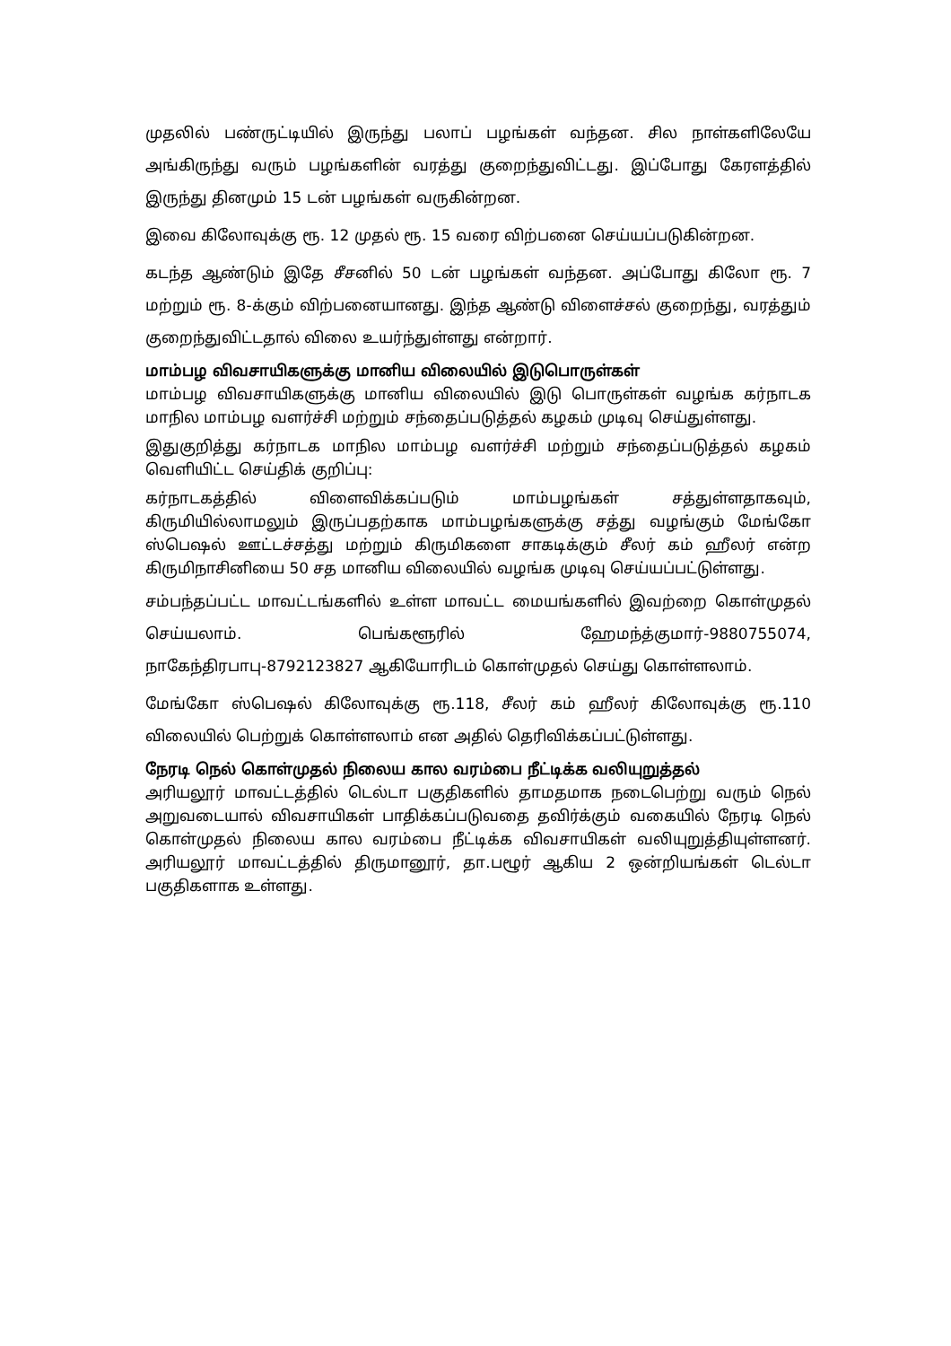முதலில் பண்ருட்டியில் இருந்து பலாப் பழங்கள் வந்தன. சில நாள்களிலேயே அங்கிருந்து வரும் பழங்களின் வரத்து குறைந்துவிட்டது. இப்போது கேரளத்தில் இருந்து தினமும் 15 டன் பழங்கள் வருகின்றன.
இவை கிலோவுக்கு ரூ. 12 முதல் ரூ. 15 வரை விற்பனை செய்யப்படுகின்றன.
கடந்த ஆண்டும் இதே சீசனில் 50 டன் பழங்கள் வந்தன. அப்போது கிலோ ரூ. 7 மற்றும் ரூ. 8-க்கும் விற்பனையானது. இந்த ஆண்டு விளைச்சல் குறைந்து, வரத்தும் குறைந்துவிட்டதால் விலை உயர்ந்துள்ளது என்றார்.
மாம்பழ விவசாயிகளுக்கு மானிய விலையில் இடுபொருள்கள்
மாம்பழ விவசாயிகளுக்கு மானிய விலையில் இடு பொருள்கள் வழங்க கர்நாடக மாநில மாம்பழ வளர்ச்சி மற்றும் சந்தைப்படுத்தல் கழகம் முடிவு செய்துள்ளது.
இதுகுறித்து கர்நாடக மாநில மாம்பழ வளர்ச்சி மற்றும் சந்தைப்படுத்தல் கழகம் வெளியிட்ட செய்திக் குறிப்பு:
கர்நாடகத்தில் விளைவிக்கப்படும் மாம்பழங்கள் சத்துள்ளதாகவும், கிருமியில்லாமலும் இருப்பதற்காக மாம்பழங்களுக்கு சத்து வழங்கும் மேங்கோ ஸ்பெஷல் ஊட்டச்சத்து மற்றும் கிருமிகளை சாகடிக்கும் சீலர் கம் ஹீலர் என்ற கிருமிநாசினியை 50 சத மானிய விலையில் வழங்க முடிவு செய்யப்பட்டுள்ளது.
சம்பந்தப்பட்ட மாவட்டங்களில் உள்ள மாவட்ட மையங்களில் இவற்றை கொள்முதல் செய்யலாம். பெங்களூரில் ஹேமந்த்குமார்-9880755074, நாகேந்திரபாபு-8792123827 ஆகியோரிடம் கொள்முதல் செய்து கொள்ளலாம்.
மேங்கோ ஸ்பெஷல் கிலோவுக்கு ரூ.118, சீலர் கம் ஹீலர் கிலோவுக்கு ரூ.110 விலையில் பெற்றுக் கொள்ளலாம் என அதில் தெரிவிக்கப்பட்டுள்ளது.
நேரடி நெல் கொள்முதல் நிலைய கால வரம்பை நீட்டிக்க வலியுறுத்தல்
அரியலூர் மாவட்டத்தில் டெல்டா பகுதிகளில் தாமதமாக நடைபெற்று வரும் நெல் அறுவடையால் விவசாயிகள் பாதிக்கப்படுவதை தவிர்க்கும் வகையில் நேரடி நெல் கொள்முதல் நிலைய கால வரம்பை நீட்டிக்க விவசாயிகள் வலியுறுத்தியுள்ளனர். அரியலூர் மாவட்டத்தில் திருமானூர், தா.பழூர் ஆகிய 2 ஒன்றியங்கள் டெல்டா பகுதிகளாக உள்ளது.